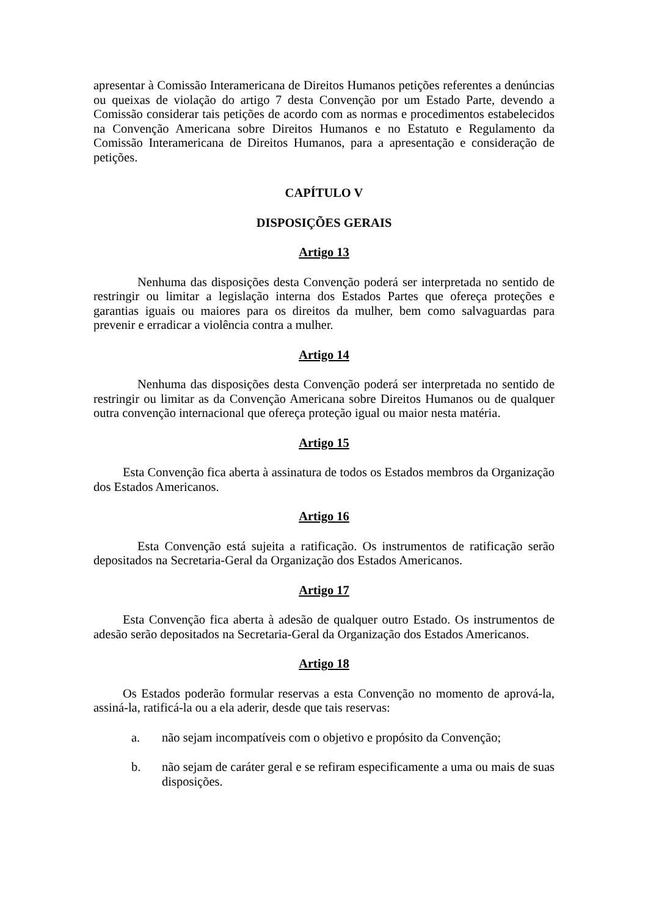apresentar à Comissão Interamericana de Direitos Humanos petições referentes a denúncias ou queixas de violação do artigo 7 desta Convenção por um Estado Parte, devendo a Comissão considerar tais petições de acordo com as normas e procedimentos estabelecidos na Convenção Americana sobre Direitos Humanos e no Estatuto e Regulamento da Comissão Interamericana de Direitos Humanos, para a apresentação e consideração de petições.
CAPÍTULO V
DISPOSIÇÕES GERAIS
Artigo 13
Nenhuma das disposições desta Convenção poderá ser interpretada no sentido de restringir ou limitar a legislação interna dos Estados Partes que ofereça proteções e garantias iguais ou maiores para os direitos da mulher, bem como salvaguardas para prevenir e erradicar a violência contra a mulher.
Artigo 14
Nenhuma das disposições desta Convenção poderá ser interpretada no sentido de restringir ou limitar as da Convenção Americana sobre Direitos Humanos ou de qualquer outra convenção internacional que ofereça proteção igual ou maior nesta matéria.
Artigo 15
Esta Convenção fica aberta à assinatura de todos os Estados membros da Organização dos Estados Americanos.
Artigo 16
Esta Convenção está sujeita a ratificação. Os instrumentos de ratificação serão depositados na Secretaria-Geral da Organização dos Estados Americanos.
Artigo 17
Esta Convenção fica aberta à adesão de qualquer outro Estado. Os instrumentos de adesão serão depositados na Secretaria-Geral da Organização dos Estados Americanos.
Artigo 18
Os Estados poderão formular reservas a esta Convenção no momento de aprová-la, assiná-la, ratificá-la ou a ela aderir, desde que tais reservas:
a. não sejam incompatíveis com o objetivo e propósito da Convenção;
b. não sejam de caráter geral e se refiram especificamente a uma ou mais de suas disposições.